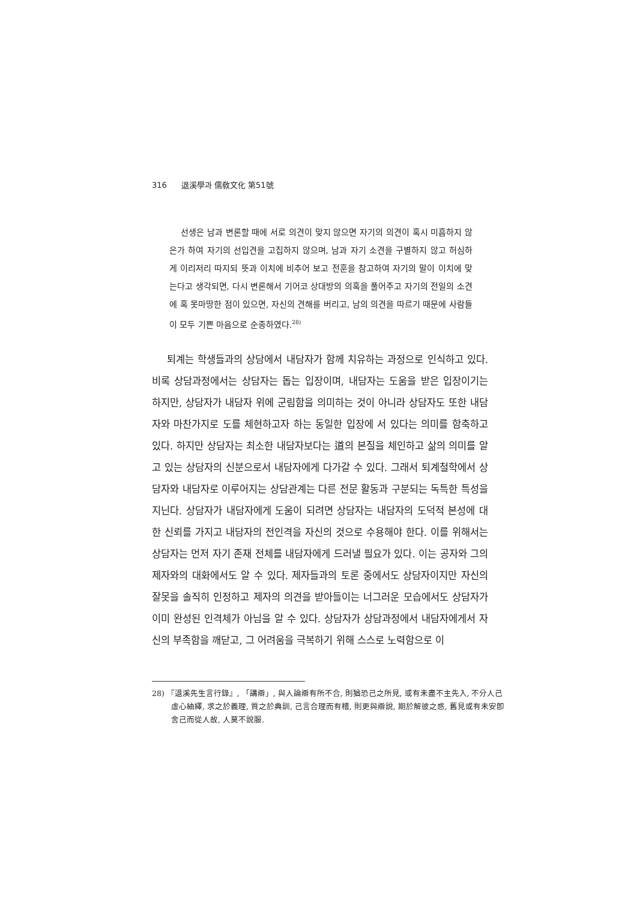316 退溪學과 儒敎文化 第51號
선생은 남과 변론할 때에 서로 의견이 맞지 않으면 자기의 의견이 혹시 미흡하지 않은가 하여 자기의 선입견을 고집하지 않으며, 남과 자기 소견을 구별하지 않고 허심하게 이리저리 따지되 뜻과 이치에 비추어 보고 전훈을 참고하여 자기의 말이 이치에 맞는다고 생각되면, 다시 변론해서 기어코 상대방의 의혹을 풀어주고 자기의 전일의 소견에 혹 못마땅한 점이 있으면, 자신의 견해를 버리고, 남의 의견을 따르기 때문에 사람들이 모두 기쁜 마음으로 순종하였다.<sup>28)</sup>
퇴계는 학생들과의 상담에서 내담자가 함께 치유하는 과정으로 인식하고 있다. 비록 상담과정에서는 상담자는 돕는 입장이며, 내담자는 도움을 받은 입장이기는 하지만, 상담자가 내담자 위에 군림함을 의미하는 것이 아니라 상담자도 또한 내담자와 마찬가지로 도를 체현하고자 하는 동일한 입장에 서 있다는 의미를 함축하고 있다. 하지만 상담자는 최소한 내담자보다는 道의 본질을 체인하고 삶의 의미를 알고 있는 상담자의 신분으로서 내담자에게 다가갈 수 있다. 그래서 퇴계철학에서 상담자와 내담자로 이루어지는 상담관계는 다른 전문 활동과 구분되는 독특한 특성을 지닌다. 상담자가 내담자에게 도움이 되려면 상담자는 내담자의 도덕적 본성에 대한 신뢰를 가지고 내담자의 전인격을 자신의 것으로 수용해야 한다. 이를 위해서는 상담자는 먼저 자기 존재 전체를 내담자에게 드러낼 필요가 있다. 이는 공자와 그의 제자와의 대화에서도 알 수 있다. 제자들과의 토론 중에서도 상담자이지만 자신의 잘못을 솔직히 인정하고 제자의 의견을 받아들이는 너그러운 모습에서도 상담자가 이미 완성된 인격체가 아님을 알 수 있다. 상담자가 상담과정에서 내담자에게서 자신의 부족함을 깨닫고, 그 어려움을 극복하기 위해 스스로 노력함으로 이
28) 『退溪先生言行錄』, 「講辯」, 與人論辯有所不合, 則猶恐己之所見, 或有未盡不主先入, 不分人己虛心紬繹, 求之於義理, 質之於典訓, 己言合理而有稽, 則更與辯說, 期於解彼之惑, 舊見或有未安卽舍己而從人故, 人莫不說服.